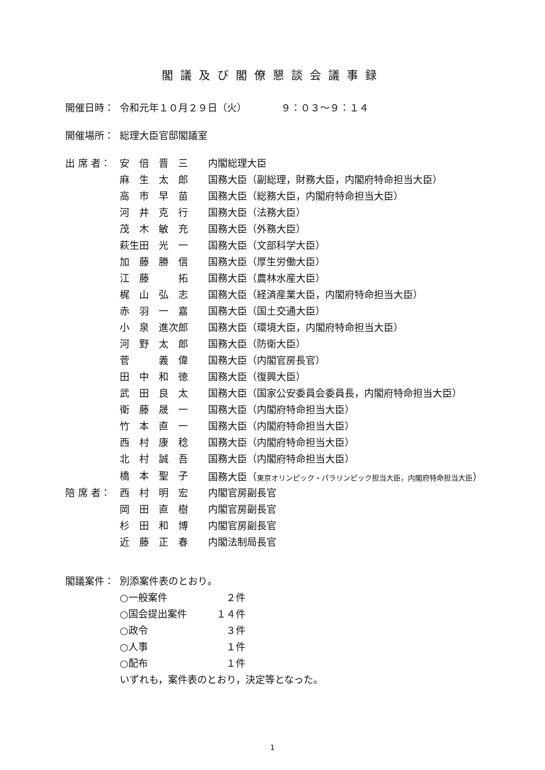閣議及び閣僚懇談会議事録
| 開催日時： | 令和元年１０月２９日（火） ９：０３～９：１４ | |
| 開催場所： | 総理大臣官邸閣議室 | |
| 出 席 者： | 安 倍 晋 三 | 内閣総理大臣 |
| | 麻 生 太 郎 | 国務大臣（副総理，財務大臣，内閣府特命担当大臣） |
| | 高 市 早 苗 | 国務大臣（総務大臣，内閣府特命担当大臣） |
| | 河 井 克 行 | 国務大臣（法務大臣） |
| | 茂 木 敏 充 | 国務大臣（外務大臣） |
| | 萩生田 光 一 | 国務大臣（文部科学大臣） |
| | 加 藤 勝 信 | 国務大臣（厚生労働大臣） |
| | 江 藤 拓 | 国務大臣（農林水産大臣） |
| | 梶 山 弘 志 | 国務大臣（経済産業大臣，内閣府特命担当大臣） |
| | 赤 羽 一 嘉 | 国務大臣（国土交通大臣） |
| | 小 泉 進次郎 | 国務大臣（環境大臣，内閣府特命担当大臣） |
| | 河 野 太 郎 | 国務大臣（防衛大臣） |
| | 菅 義 偉 | 国務大臣（内閣官房長官） |
| | 田 中 和 徳 | 国務大臣（復興大臣） |
| | 武 田 良 太 | 国務大臣（国家公安委員会委員長，内閣府特命担当大臣） |
| | 衛 藤 晟 一 | 国務大臣（内閣府特命担当大臣） |
| | 竹 本 直 一 | 国務大臣（内閣府特命担当大臣） |
| | 西 村 康 稔 | 国務大臣（内閣府特命担当大臣） |
| | 北 村 誠 吾 | 国務大臣（内閣府特命担当大臣） |
| | 橋 本 聖 子 | 国務大臣（ 東京オリンピック・パラリンピック担当大臣，内閣府特命担当大臣 ） |
| 陪 席 者： | 西 村 明 宏 | 内閣官房副長官 |
| | 岡 田 直 樹 | 内閣官房副長官 |
| | 杉 田 和 博 | 内閣官房副長官 |
| | 近 藤 正 春 | 内閣法制局長官 |
| 閣議案件： | 別添案件表のとおり。 | |
| | ○一般案件 ２件 | |
| | ○国会提出案件 １４件 | |
| | ○政令 ３件 | |
| | ○人事 １件 | |
| | ○配布 １件 | |
| | いずれも，案件表のとおり，決定等となった。 | |
1